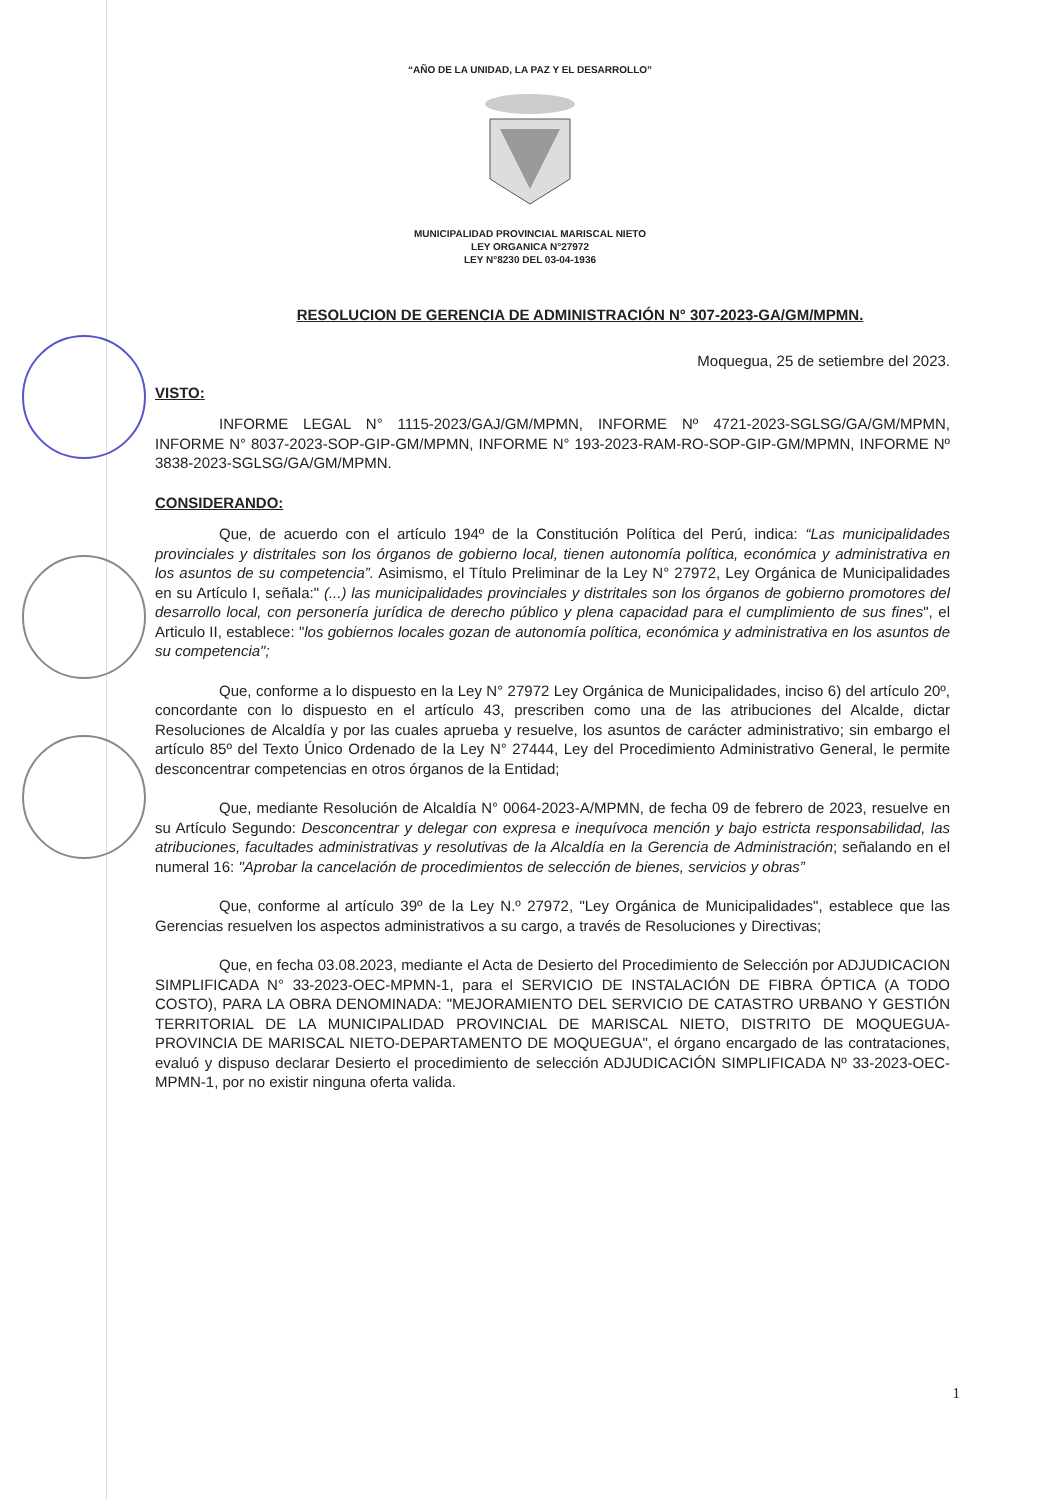“AÑO DE LA UNIDAD, LA PAZ Y EL DESARROLLO”
MUNICIPALIDAD PROVINCIAL MARISCAL NIETO
LEY ORGANICA N°27972
LEY N°8230 DEL 03-04-1936
RESOLUCION DE GERENCIA DE ADMINISTRACIÓN N° 307-2023-GA/GM/MPMN.
Moquegua, 25 de setiembre del 2023.
VISTO:
INFORME LEGAL N° 1115-2023/GAJ/GM/MPMN, INFORME Nº 4721-2023-SGLSG/GA/GM/MPMN, INFORME N° 8037-2023-SOP-GIP-GM/MPMN, INFORME N° 193-2023-RAM-RO-SOP-GIP-GM/MPMN, INFORME Nº 3838-2023-SGLSG/GA/GM/MPMN.
CONSIDERANDO:
Que, de acuerdo con el artículo 194º de la Constitución Política del Perú, indica: “Las municipalidades provinciales y distritales son los órganos de gobierno local, tienen autonomía política, económica y administrativa en los asuntos de su competencia”. Asimismo, el Título Preliminar de la Ley N° 27972, Ley Orgánica de Municipalidades en su Artículo I, señala:" (...) las municipalidades provinciales y distritales son los órganos de gobierno promotores del desarrollo local, con personería jurídica de derecho público y plena capacidad para el cumplimiento de sus fines", el Articulo II, establece: "los gobiernos locales gozan de autonomía política, económica y administrativa en los asuntos de su competencia";
Que, conforme a lo dispuesto en la Ley N° 27972 Ley Orgánica de Municipalidades, inciso 6) del artículo 20º, concordante con lo dispuesto en el artículo 43, prescriben como una de las atribuciones del Alcalde, dictar Resoluciones de Alcaldía y por las cuales aprueba y resuelve, los asuntos de carácter administrativo; sin embargo el artículo 85º del Texto Único Ordenado de la Ley N° 27444, Ley del Procedimiento Administrativo General, le permite desconcentrar competencias en otros órganos de la Entidad;
Que, mediante Resolución de Alcaldía N° 0064-2023-A/MPMN, de fecha 09 de febrero de 2023, resuelve en su Artículo Segundo: Desconcentrar y delegar con expresa e inequívoca mención y bajo estricta responsabilidad, las atribuciones, facultades administrativas y resolutivas de la Alcaldía en la Gerencia de Administración; señalando en el numeral 16: "Aprobar la cancelación de procedimientos de selección de bienes, servicios y obras”
Que, conforme al artículo 39º de la Ley N.º 27972, "Ley Orgánica de Municipalidades", establece que las Gerencias resuelven los aspectos administrativos a su cargo, a través de Resoluciones y Directivas;
Que, en fecha 03.08.2023, mediante el Acta de Desierto del Procedimiento de Selección por ADJUDICACION SIMPLIFICADA N° 33-2023-OEC-MPMN-1, para el SERVICIO DE INSTALACIÓN DE FIBRA ÓPTICA (A TODO COSTO), PARA LA OBRA DENOMINADA: "MEJORAMIENTO DEL SERVICIO DE CATASTRO URBANO Y GESTIÓN TERRITORIAL DE LA MUNICIPALIDAD PROVINCIAL DE MARISCAL NIETO, DISTRITO DE MOQUEGUA-PROVINCIA DE MARISCAL NIETO-DEPARTAMENTO DE MOQUEGUA", el órgano encargado de las contrataciones, evaluó y dispuso declarar Desierto el procedimiento de selección ADJUDICACIÓN SIMPLIFICADA Nº 33-2023-OEC-MPMN-1, por no existir ninguna oferta valida.
1